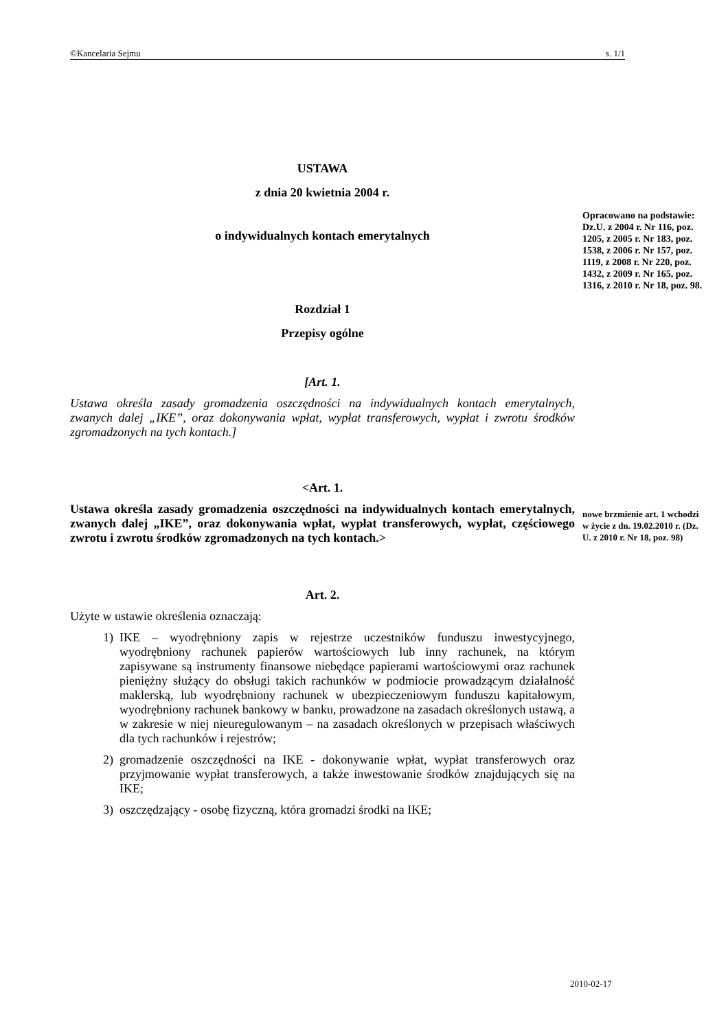©Kancelaria Sejmu s. 1/1
USTAWA
z dnia 20 kwietnia 2004 r.
o indywidualnych kontach emerytalnych
Rozdział 1
Przepisy ogólne
[Art. 1.
Ustawa określa zasady gromadzenia oszczędności na indywidualnych kontach emerytalnych, zwanych dalej „IKE”, oraz dokonywania wpłat, wypłat transferowych, wypłat i zwrotu środków zgromadzonych na tych kontach.]
<Art. 1.
Ustawa określa zasady gromadzenia oszczędności na indywidualnych kontach emerytalnych, zwanych dalej „IKE”, oraz dokonywania wpłat, wypłat transferowych, wypłat, częściowego zwrotu i zwrotu środków zgromadzonych na tych kontach.>
Art. 2.
Użyte w ustawie określenia oznaczają:
1) IKE – wyodrębniony zapis w rejestrze uczestników funduszu inwestycyjnego, wyodrębniony rachunek papierów wartościowych lub inny rachunek, na którym zapisywane są instrumenty finansowe niebędące papierami wartościowymi oraz rachunek pieniężny służący do obsługi takich rachunków w podmiocie prowadzącym działalność maklerską, lub wyodrębniony rachunek w ubezpieczeniowym funduszu kapitałowym, wyodrębniony rachunek bankowy w banku, prowadzone na zasadach określonych ustawą, a w zakresie w niej nieuregulowanym – na zasadach określonych w przepisach właściwych dla tych rachunków i rejestrów;
2) gromadzenie oszczędności na IKE - dokonywanie wpłat, wypłat transferowych oraz przyjmowanie wypłat transferowych, a także inwestowanie środków znajdujących się na IKE;
3) oszczędzający - osobę fizyczną, która gromadzi środki na IKE;
Opracowano na podstawie: Dz.U. z 2004 r. Nr 116, poz. 1205, z 2005 r. Nr 183, poz. 1538, z 2006 r. Nr 157, poz. 1119, z 2008 r. Nr 220, poz. 1432, z 2009 r. Nr 165, poz. 1316, z 2010 r. Nr 18, poz. 98.
nowe brzmienie art. 1 wchodzi w życie z dn. 19.02.2010 r. (Dz. U. z 2010 r. Nr 18, poz. 98)
2010-02-17